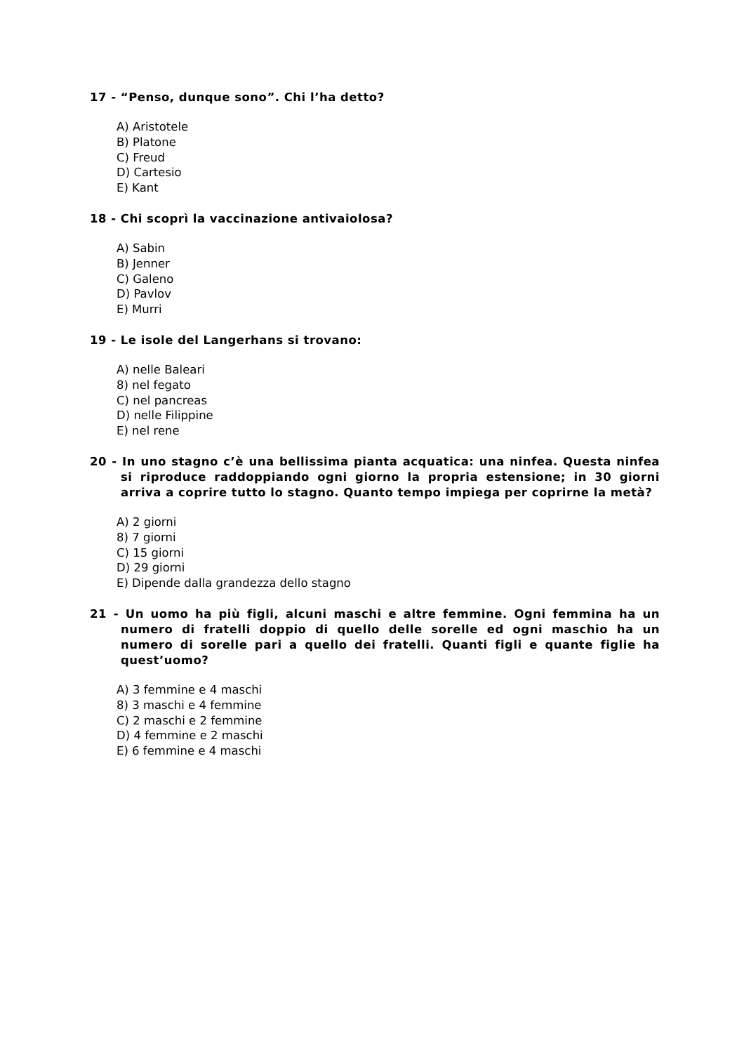17 - “Penso, dunque sono”. Chi l’ha detto?
A) Aristotele
B) Platone
C) Freud
D) Cartesio
E) Kant
18 - Chi scoprì la vaccinazione antivaiolosa?
A) Sabin
B) Jenner
C) Galeno
D) Pavlov
E) Murri
19 - Le isole del Langerhans si trovano:
A) nelle Baleari
8) nel fegato
C) nel pancreas
D) nelle Filippine
E) nel rene
20 - In uno stagno c’è una bellissima pianta acquatica: una ninfea. Questa ninfea si riproduce raddoppiando ogni giorno la propria estensione; in 30 giorni arriva a coprire tutto lo stagno. Quanto tempo impiega per coprirne la metà?
A) 2 giorni
8) 7 giorni
C) 15 giorni
D) 29 giorni
E) Dipende dalla grandezza dello stagno
21 - Un uomo ha più figli, alcuni maschi e altre femmine. Ogni femmina ha un numero di fratelli doppio di quello delle sorelle ed ogni maschio ha un numero di sorelle pari a quello dei fratelli. Quanti figli e quante figlie ha quest’uomo?
A) 3 femmine e 4 maschi
8) 3 maschi e 4 femmine
C) 2 maschi e 2 femmine
D) 4 femmine e 2 maschi
E) 6 femmine e 4 maschi